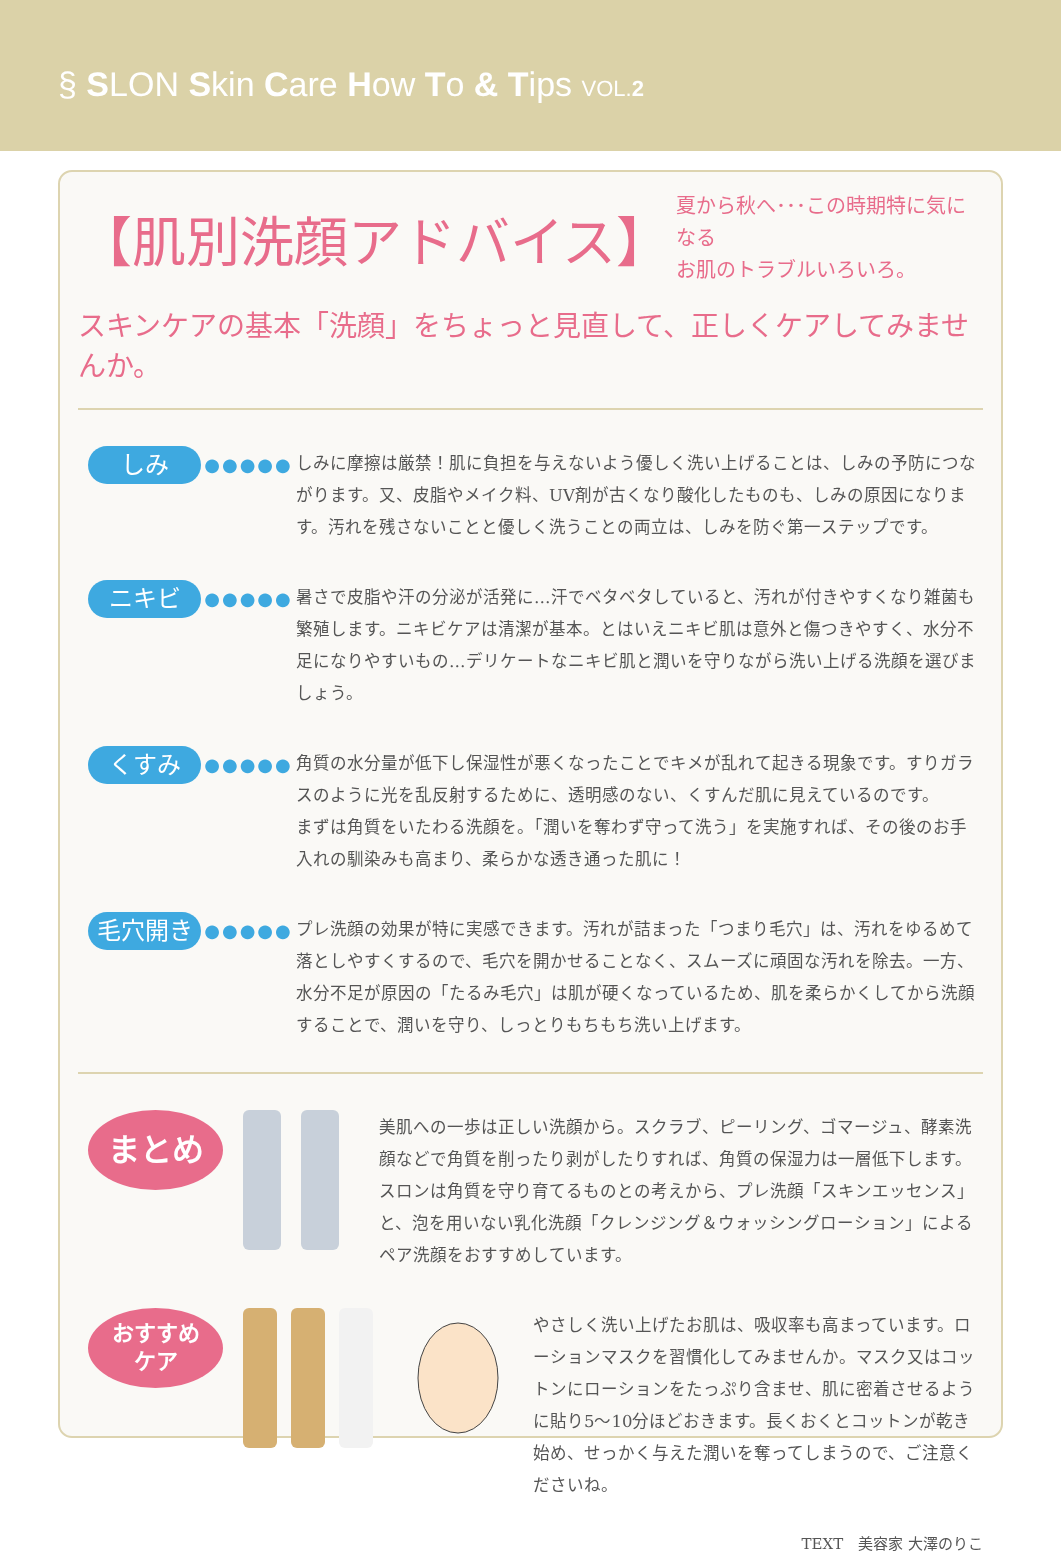§ SLON Skin Care How To & Tips VOL.2
【肌別洗顔アドバイス】
夏から秋へ･･･この時期特に気になる
お肌のトラブルいろいろ。
スキンケアの基本「洗顔」をちょっと見直して、正しくケアしてみませんか。
しみ
●●●●●
しみに摩擦は厳禁！肌に負担を与えないよう優しく洗い上げることは、しみの予防につながります。又、皮脂やメイク料、UV剤が古くなり酸化したものも、しみの原因になります。汚れを残さないことと優しく洗うことの両立は、しみを防ぐ第一ステップです。
ニキビ
●●●●●
暑さで皮脂や汗の分泌が活発に…汗でベタベタしていると、汚れが付きやすくなり雑菌も繁殖します。ニキビケアは清潔が基本。とはいえニキビ肌は意外と傷つきやすく、水分不足になりやすいもの…デリケートなニキビ肌と潤いを守りながら洗い上げる洗顔を選びましょう。
くすみ
●●●●●
角質の水分量が低下し保湿性が悪くなったことでキメが乱れて起きる現象です。すりガラスのように光を乱反射するために、透明感のない、くすんだ肌に見えているのです。
まずは角質をいたわる洗顔を。「潤いを奪わず守って洗う」を実施すれば、その後のお手入れの馴染みも高まり、柔らかな透き通った肌に！
毛穴開き
●●●●●
プレ洗顔の効果が特に実感できます。汚れが詰まった「つまり毛穴」は、汚れをゆるめて落としやすくするので、毛穴を開かせることなく、スムーズに頑固な汚れを除去。一方、水分不足が原因の「たるみ毛穴」は肌が硬くなっているため、肌を柔らかくしてから洗顔することで、潤いを守り、しっとりもちもち洗い上げます。
まとめ
美肌への一歩は正しい洗顔から。スクラブ、ピーリング、ゴマージュ、酵素洗顔などで角質を削ったり剥がしたりすれば、角質の保湿力は一層低下します。
スロンは角質を守り育てるものとの考えから、プレ洗顔「スキンエッセンス」と、泡を用いない乳化洗顔「クレンジング＆ウォッシングローション」によるペア洗顔をおすすめしています。
おすすめ
ケア
やさしく洗い上げたお肌は、吸収率も高まっています。ローションマスクを習慣化してみませんか。マスク又はコットンにローションをたっぷり含ませ、肌に密着させるように貼り5〜10分ほどおきます。長くおくとコットンが乾き始め、せっかく与えた潤いを奪ってしまうので、ご注意くださいね。
TEXT　美容家 大澤のりこ